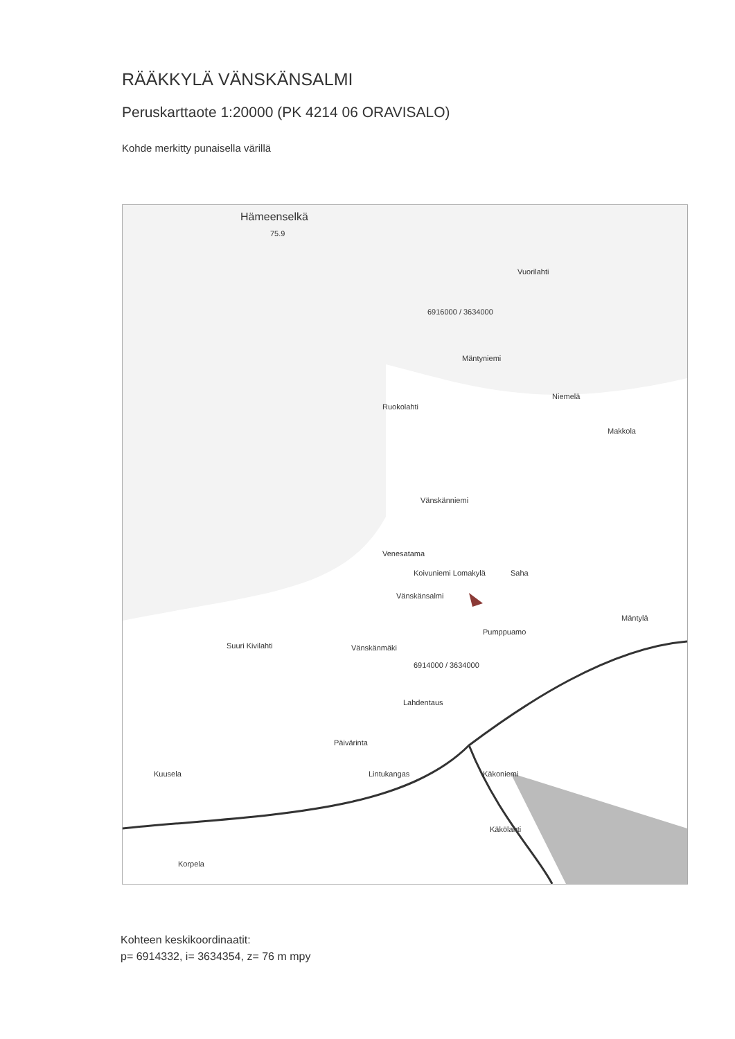RÄÄKKYLÄ VÄNSKÄNSALMI
Peruskarttaote 1:20000 (PK 4214 06 ORAVISALO)
Kohde merkitty punaisella värillä
Hämeenselkä
75.9
Vuorilahti
6916000 / 3634000
Mäntyniemi
Ruokolahti
Niemelä
Makkola
Vänskänniemi
Venesatama
Koivuniemi Lomakylä Saha
Vänskänsalmi
Mäntylä
Pumppuamo
Suuri Kivilahti Vänskänmäki
6914000 / 3634000
Lahdentaus
Päivärinta
Lintukangas Käkoniemi Kuusela
Käkölahti
Korpela
Kohteen keskikoordinaatit:
p= 6914332, i= 3634354, z= 76 m mpy